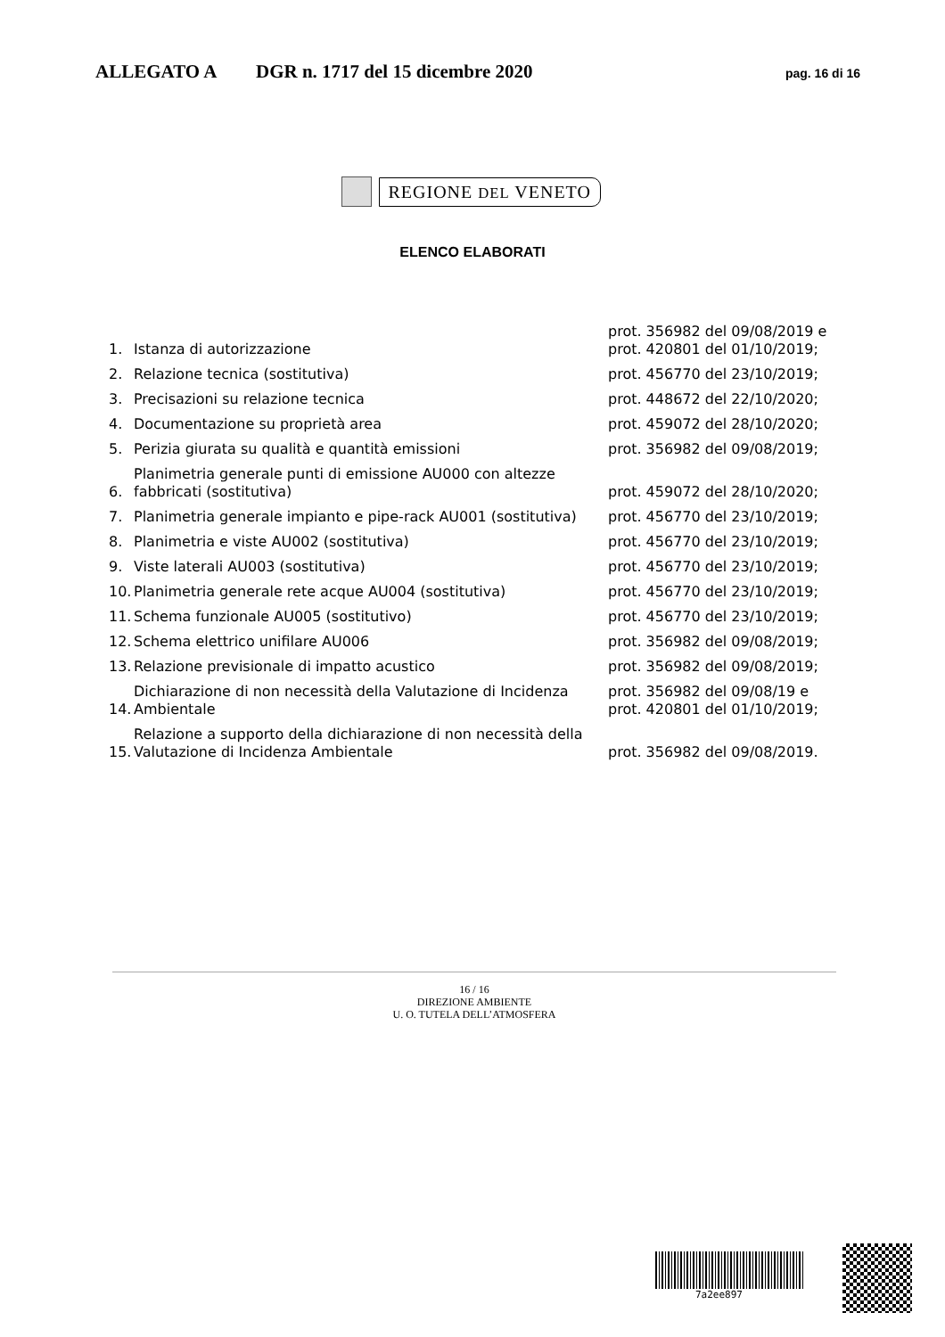ALLEGATO A DGR n. 1717 del 15 dicembre 2020 pag. 16 di 16
REGIONE DEL VENETO
ELENCO ELABORATI
| 1. | Istanza di autorizzazione | prot. 356982 del 09/08/2019 e prot. 420801 del 01/10/2019; |
| 2. | Relazione tecnica (sostitutiva) | prot. 456770 del 23/10/2019; |
| 3. | Precisazioni su relazione tecnica | prot. 448672 del 22/10/2020; |
| 4. | Documentazione su proprietà area | prot. 459072 del 28/10/2020; |
| 5. | Perizia giurata su qualità e quantità emissioni | prot. 356982 del 09/08/2019; |
| 6. | Planimetria generale punti di emissione AU000 con altezze fabbricati (sostitutiva) | prot. 459072 del 28/10/2020; |
| 7. | Planimetria generale impianto e pipe-rack AU001 (sostitutiva) | prot. 456770 del 23/10/2019; |
| 8. | Planimetria e viste AU002 (sostitutiva) | prot. 456770 del 23/10/2019; |
| 9. | Viste laterali AU003 (sostitutiva) | prot. 456770 del 23/10/2019; |
| 10. | Planimetria generale rete acque AU004 (sostitutiva) | prot. 456770 del 23/10/2019; |
| 11. | Schema funzionale AU005 (sostitutivo) | prot. 456770 del 23/10/2019; |
| 12. | Schema elettrico unifilare AU006 | prot. 356982 del 09/08/2019; |
| 13. | Relazione previsionale di impatto acustico | prot. 356982 del 09/08/2019; |
| 14. | Dichiarazione di non necessità della Valutazione di Incidenza Ambientale | prot. 356982 del 09/08/19 e prot. 420801 del 01/10/2019; |
| 15. | Relazione a supporto della dichiarazione di non necessità della Valutazione di Incidenza Ambientale | prot. 356982 del 09/08/2019. |
16 / 16
DIREZIONE AMBIENTE
U. O. TUTELA DELL’ATMOSFERA
7a2ee897